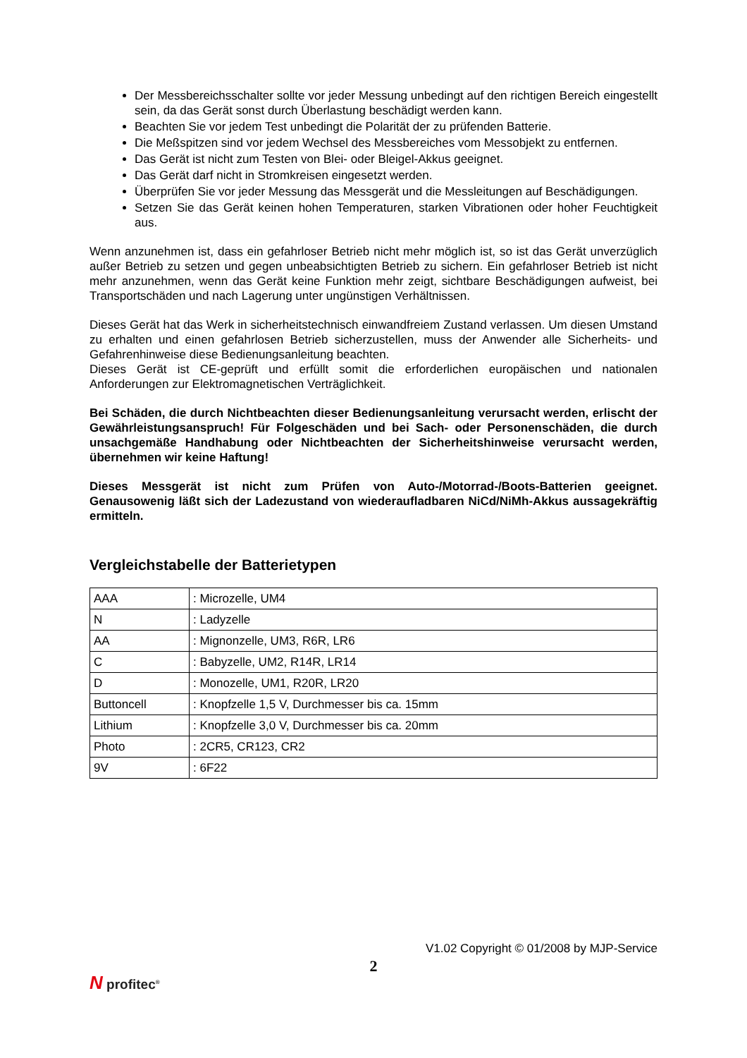Der Messbereichsschalter sollte vor jeder Messung unbedingt auf den richtigen Bereich eingestellt sein, da das Gerät sonst durch Überlastung beschädigt werden kann.
Beachten Sie vor jedem Test unbedingt die Polarität der zu prüfenden Batterie.
Die Meßspitzen sind vor jedem Wechsel des Messbereiches vom Messobjekt zu entfernen.
Das Gerät ist nicht zum Testen von Blei- oder Bleigel-Akkus geeignet.
Das Gerät darf nicht in Stromkreisen eingesetzt werden.
Überprüfen Sie vor jeder Messung das Messgerät und die Messleitungen auf Beschädigungen.
Setzen Sie das Gerät keinen hohen Temperaturen, starken Vibrationen oder hoher Feuchtigkeit aus.
Wenn anzunehmen ist, dass ein gefahrloser Betrieb nicht mehr möglich ist, so ist das Gerät unverzüglich außer Betrieb zu setzen und gegen unbeabsichtigten Betrieb zu sichern. Ein gefahrloser Betrieb ist nicht mehr anzunehmen, wenn das Gerät keine Funktion mehr zeigt, sichtbare Beschädigungen aufweist, bei Transportschäden und nach Lagerung unter ungünstigen Verhältnissen.
Dieses Gerät hat das Werk in sicherheitstechnisch einwandfreiem Zustand verlassen. Um diesen Umstand zu erhalten und einen gefahrlosen Betrieb sicherzustellen, muss der Anwender alle Sicherheits- und Gefahrenhinweise diese Bedienungsanleitung beachten.
Dieses Gerät ist CE-geprüft und erfüllt somit die erforderlichen europäischen und nationalen Anforderungen zur Elektromagnetischen Verträglichkeit.
Bei Schäden, die durch Nichtbeachten dieser Bedienungsanleitung verursacht werden, erlischt der Gewährleistungsanspruch! Für Folgeschäden und bei Sach- oder Personenschäden, die durch unsachgemäße Handhabung oder Nichtbeachten der Sicherheitshinweise verursacht werden, übernehmen wir keine Haftung!
Dieses Messgerät ist nicht zum Prüfen von Auto-/Motorrad-/Boots-Batterien geeignet. Genausowenig läßt sich der Ladezustand von wiederaufladbaren NiCd/NiMh-Akkus aussagekräftig ermitteln.
Vergleichstabelle der Batterietypen
| AAA | : Microzelle, UM4 |
| N | : Ladyzelle |
| AA | : Mignonzelle, UM3, R6R, LR6 |
| C | : Babyzelle, UM2, R14R, LR14 |
| D | : Monozelle, UM1, R20R, LR20 |
| Buttoncell | : Knopfzelle 1,5 V, Durchmesser bis ca. 15mm |
| Lithium | : Knopfzelle 3,0 V, Durchmesser bis ca. 20mm |
| Photo | : 2CR5, CR123, CR2 |
| 9V | : 6F22 |
V1.02 Copyright © 01/2008 by MJP-Service
2
N profitec<sup>®</sup>